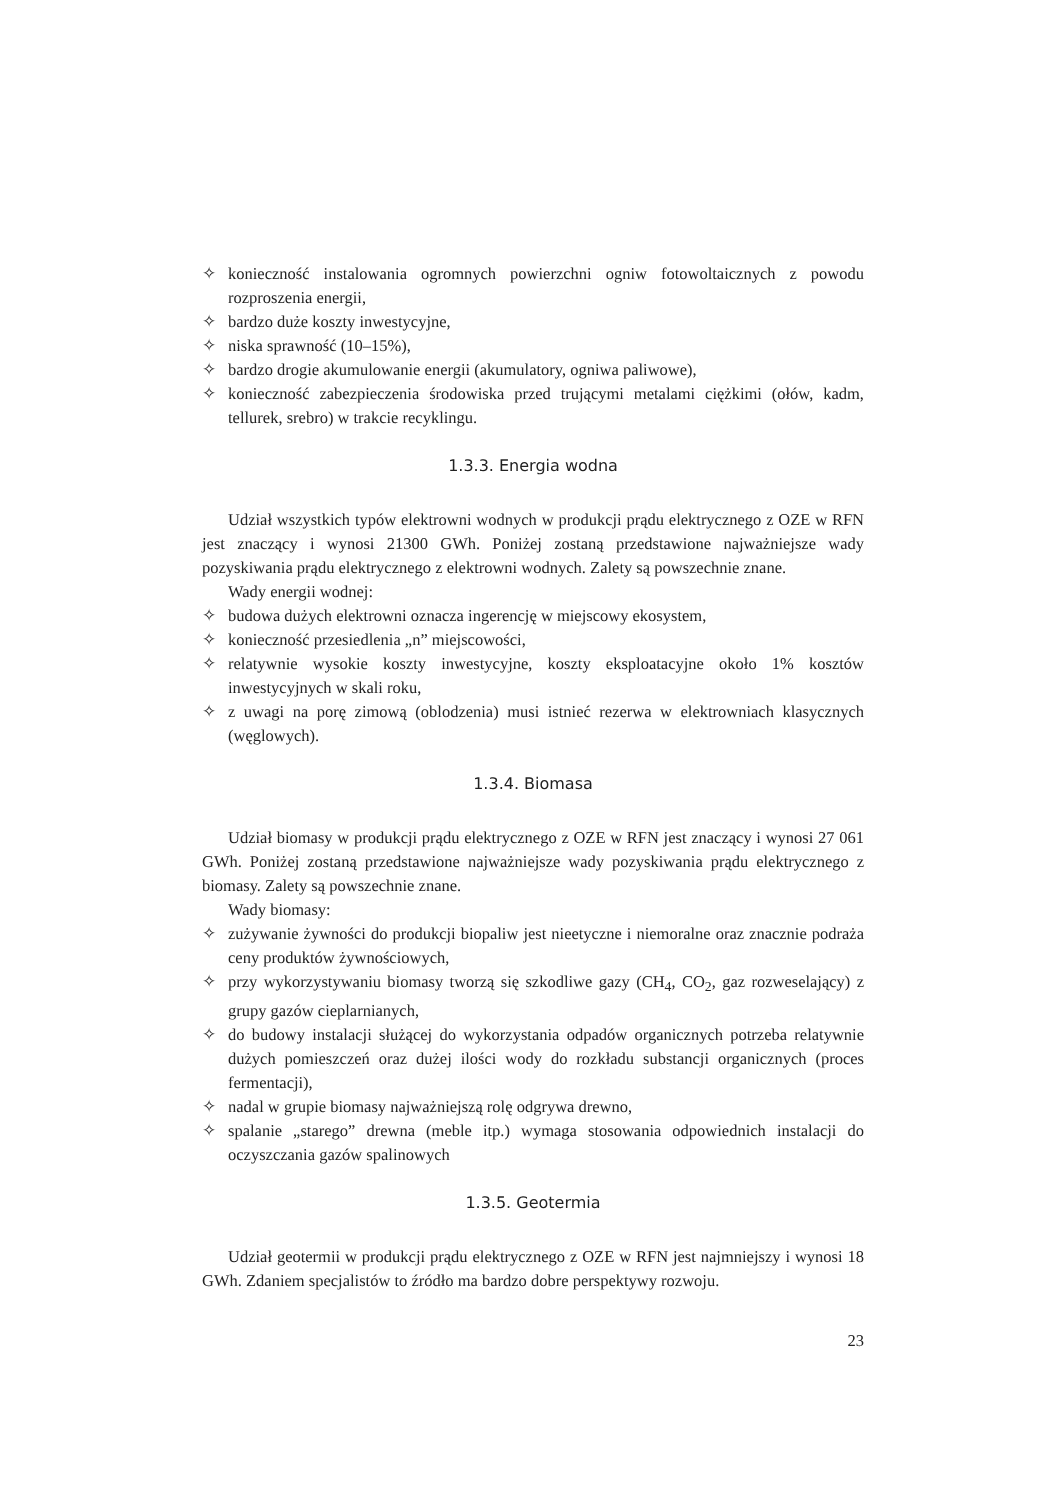✧ konieczność instalowania ogromnych powierzchni ogniw fotowoltaicznych z powodu rozproszenia energii,
✧ bardzo duże koszty inwestycyjne,
✧ niska sprawność (10–15%),
✧ bardzo drogie akumulowanie energii (akumulatory, ogniwa paliwowe),
✧ konieczność zabezpieczenia środowiska przed trującymi metalami ciężkimi (ołów, kadm, tellurek, srebro) w trakcie recyklingu.
1.3.3. Energia wodna
Udział wszystkich typów elektrowni wodnych w produkcji prądu elektrycznego z OZE w RFN jest znaczący i wynosi 21300 GWh. Poniżej zostaną przedstawione najważniejsze wady pozyskiwania prądu elektrycznego z elektrowni wodnych. Zalety są powszechnie znane.
Wady energii wodnej:
✧ budowa dużych elektrowni oznacza ingerencję w miejscowy ekosystem,
✧ konieczność przesiedlenia „n” miejscowości,
✧ relatywnie wysokie koszty inwestycyjne, koszty eksploatacyjne około 1% kosztów inwestycyjnych w skali roku,
✧ z uwagi na porę zimową (oblodzenia) musi istnieć rezerwa w elektrowniach klasycznych (węglowych).
1.3.4. Biomasa
Udział biomasy w produkcji prądu elektrycznego z OZE w RFN jest znaczący i wynosi 27 061 GWh. Poniżej zostaną przedstawione najważniejsze wady pozyskiwania prądu elektrycznego z biomasy. Zalety są powszechnie znane.
Wady biomasy:
✧ zużywanie żywności do produkcji biopaliw jest nieetyczne i niemoralne oraz znacznie podraża ceny produktów żywnościowych,
✧ przy wykorzystywaniu biomasy tworzą się szkodliwe gazy (CH<sub>4</sub>, CO<sub>2</sub>, gaz rozweselający) z grupy gazów cieplarnianych,
✧ do budowy instalacji służącej do wykorzystania odpadów organicznych potrzeba relatywnie dużych pomieszczeń oraz dużej ilości wody do rozkładu substancji organicznych (proces fermentacji),
✧ nadal w grupie biomasy najważniejszą rolę odgrywa drewno,
✧ spalanie „starego” drewna (meble itp.) wymaga stosowania odpowiednich instalacji do oczyszczania gazów spalinowych
1.3.5. Geotermia
Udział geotermii w produkcji prądu elektrycznego z OZE w RFN jest najmniejszy i wynosi 18 GWh. Zdaniem specjalistów to źródło ma bardzo dobre perspektywy rozwoju.
23